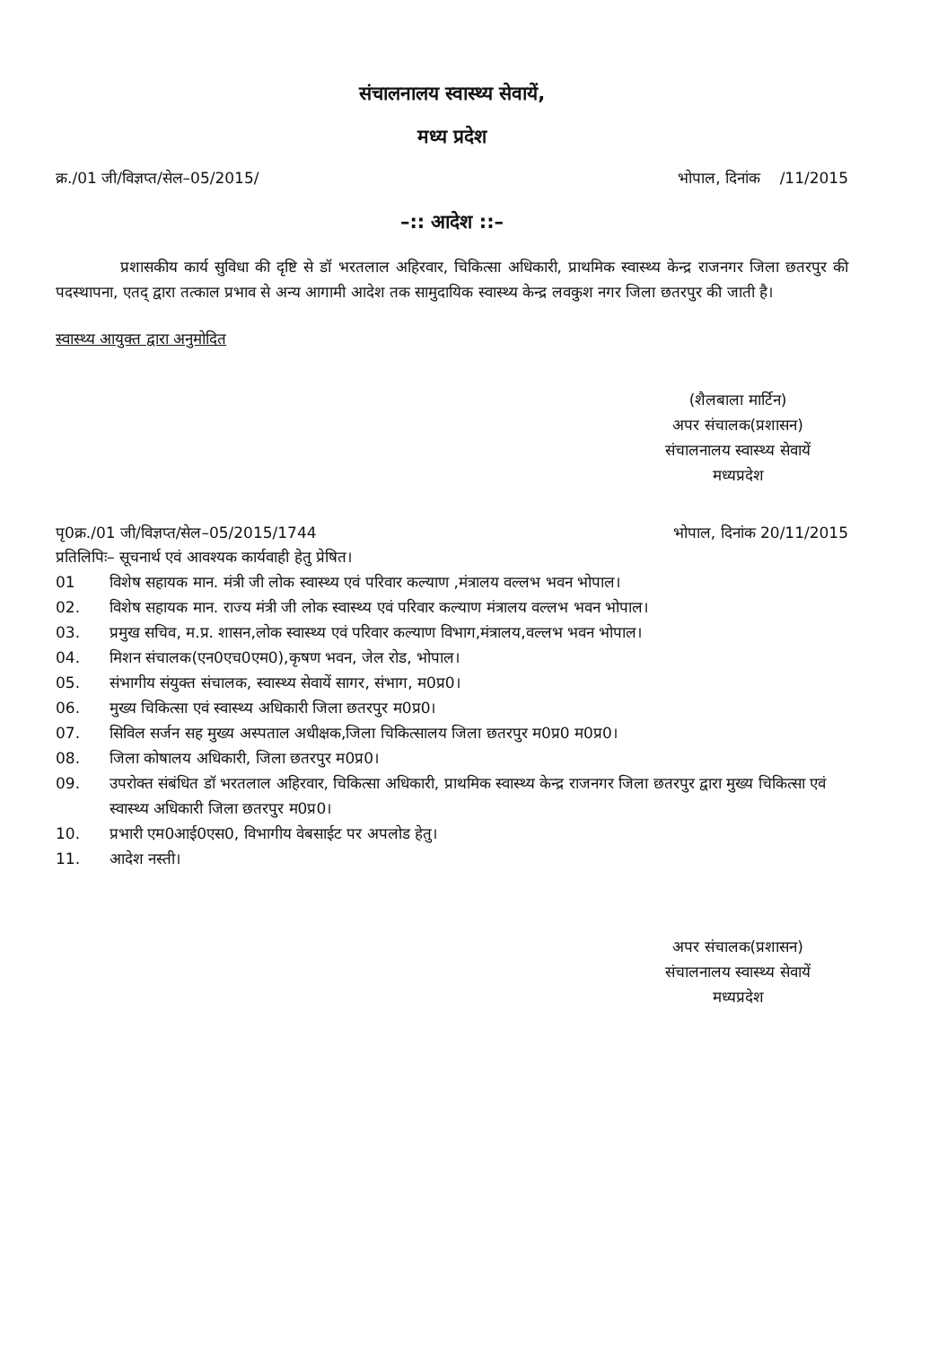संचालनालय स्वास्थ्य सेवायें,
मध्य प्रदेश
क्र./01 जी/विज्ञप्त/सेल–05/2015/ भोपाल, दिनांक /11/2015
–:: आदेश ::–
प्रशासकीय कार्य सुविधा की दृष्टि से डॉ भरतलाल अहिरवार, चिकित्सा अधिकारी, प्राथमिक स्वास्थ्य केन्द्र राजनगर जिला छतरपुर की पदस्थापना, एतद् द्वारा तत्काल प्रभाव से अन्य आगामी आदेश तक सामुदायिक स्वास्थ्य केन्द्र लवकुश नगर जिला छतरपुर की जाती है।
स्वास्थ्य आयुक्त द्वारा अनुमोदित
(शैलबाला मार्टिन)
अपर संचालक(प्रशासन)
संचालनालय स्वास्थ्य सेवायें
मध्यप्रदेश
पृ0क्र./01 जी/विज्ञप्त/सेल–05/2015/1744 भोपाल, दिनांक 20/11/2015
प्रतिलिपिः– सूचनार्थ एवं आवश्यक कार्यवाही हेतु प्रेषित।
01 विशेष सहायक मान. मंत्री जी लोक स्वास्थ्य एवं परिवार कल्याण ,मंत्रालय वल्लभ भवन भोपाल।
02. विशेष सहायक मान. राज्य मंत्री जी लोक स्वास्थ्य एवं परिवार कल्याण मंत्रालय वल्लभ भवन भोपाल।
03. प्रमुख सचिव, म.प्र. शासन,लोक स्वास्थ्य एवं परिवार कल्याण विभाग,मंत्रालय,वल्लभ भवन भोपाल।
04. मिशन संचालक(एन0एच0एम0),कृषण भवन, जेल रोड, भोपाल।
05. संभागीय संयुक्त संचालक, स्वास्थ्य सेवायें सागर, संभाग, म0प्र0।
06. मुख्य चिकित्सा एवं स्वास्थ्य अधिकारी जिला छतरपुर म0प्र0।
07. सिविल सर्जन सह मुख्य अस्पताल अधीक्षक,जिला चिकित्सालय जिला छतरपुर म0प्र0 म0प्र0।
08. जिला कोषालय अधिकारी, जिला छतरपुर म0प्र0।
09. उपरोक्त संबंधित डॉ भरतलाल अहिरवार, चिकित्सा अधिकारी, प्राथमिक स्वास्थ्य केन्द्र राजनगर जिला छतरपुर द्वारा मुख्य चिकित्सा एवं स्वास्थ्य अधिकारी जिला छतरपुर म0प्र0।
10. प्रभारी एम0आई0एस0, विभागीय वेबसाईट पर अपलोड हेतु।
11. आदेश नस्ती।
अपर संचालक(प्रशासन)
संचालनालय स्वास्थ्य सेवायें
मध्यप्रदेश